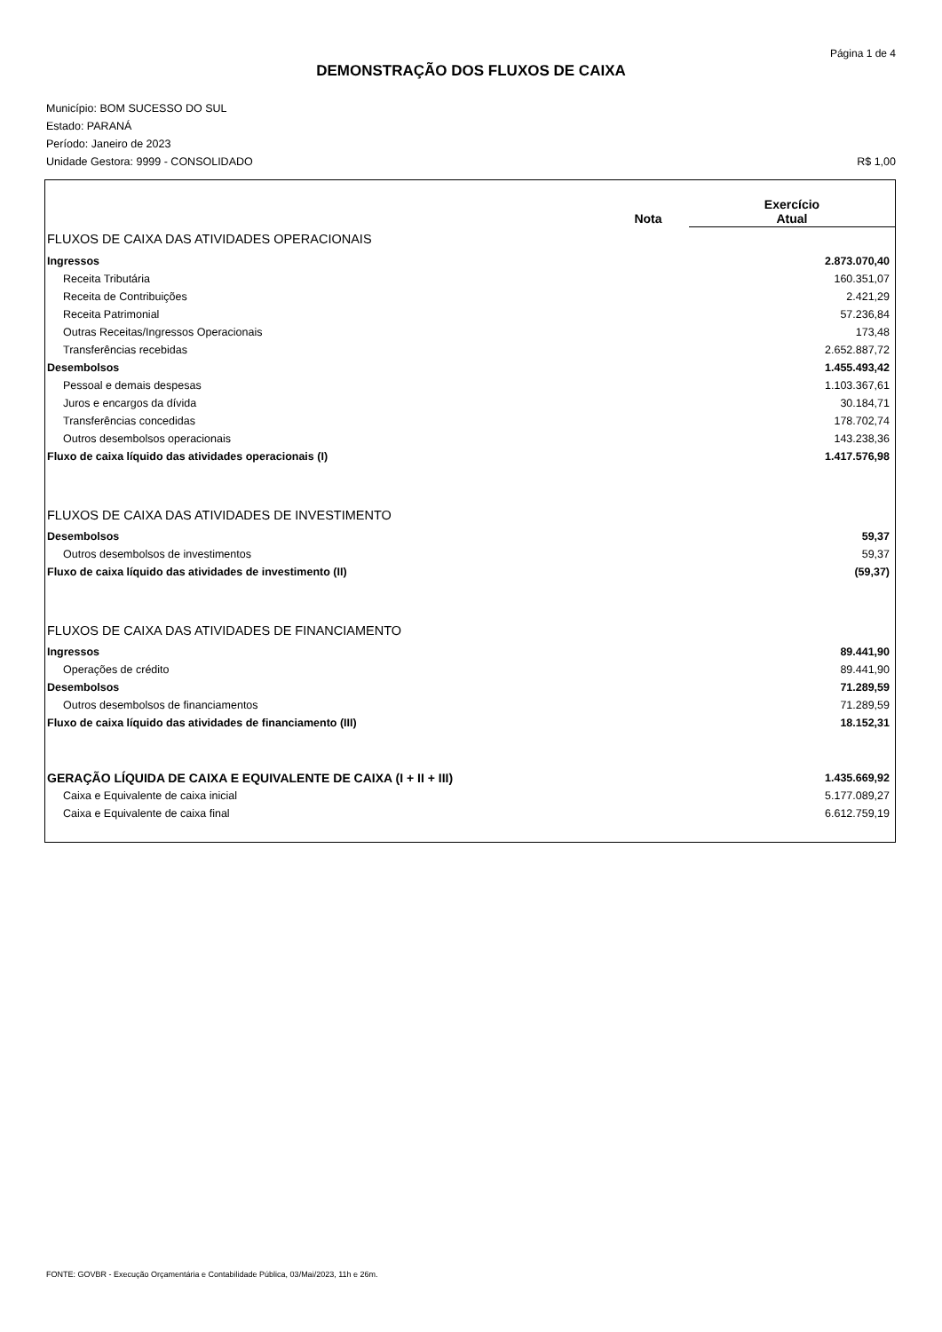Página 1 de 4
DEMONSTRAÇÃO DOS FLUXOS DE CAIXA
Município: BOM SUCESSO DO SUL
Estado: PARANÁ
Período: Janeiro de 2023
Unidade Gestora: 9999 - CONSOLIDADO R$ 1,00
| | Nota | Exercício Atual |
| --- | --- | --- |
| FLUXOS DE CAIXA DAS ATIVIDADES OPERACIONAIS | | |
| Ingressos | | 2.873.070,40 |
| Receita Tributária | | 160.351,07 |
| Receita de Contribuições | | 2.421,29 |
| Receita Patrimonial | | 57.236,84 |
| Outras Receitas/Ingressos Operacionais | | 173,48 |
| Transferências recebidas | | 2.652.887,72 |
| Desembolsos | | 1.455.493,42 |
| Pessoal e demais despesas | | 1.103.367,61 |
| Juros e encargos da dívida | | 30.184,71 |
| Transferências concedidas | | 178.702,74 |
| Outros desembolsos operacionais | | 143.238,36 |
| Fluxo de caixa líquido das atividades operacionais (I) | | 1.417.576,98 |
| FLUXOS DE CAIXA DAS ATIVIDADES DE INVESTIMENTO | | |
| Desembolsos | | 59,37 |
| Outros desembolsos de investimentos | | 59,37 |
| Fluxo de caixa líquido das atividades de investimento (II) | | (59,37) |
| FLUXOS DE CAIXA DAS ATIVIDADES DE FINANCIAMENTO | | |
| Ingressos | | 89.441,90 |
| Operações de crédito | | 89.441,90 |
| Desembolsos | | 71.289,59 |
| Outros desembolsos de financiamentos | | 71.289,59 |
| Fluxo de caixa líquido das atividades de financiamento (III) | | 18.152,31 |
| GERAÇÃO LÍQUIDA DE CAIXA E EQUIVALENTE DE CAIXA (I + II + III) | | 1.435.669,92 |
| Caixa e Equivalente de caixa inicial | | 5.177.089,27 |
| Caixa e Equivalente de caixa final | | 6.612.759,19 |
FONTE: GOVBR - Execução Orçamentária e Contabilidade Pública, 03/Mai/2023, 11h e 26m.